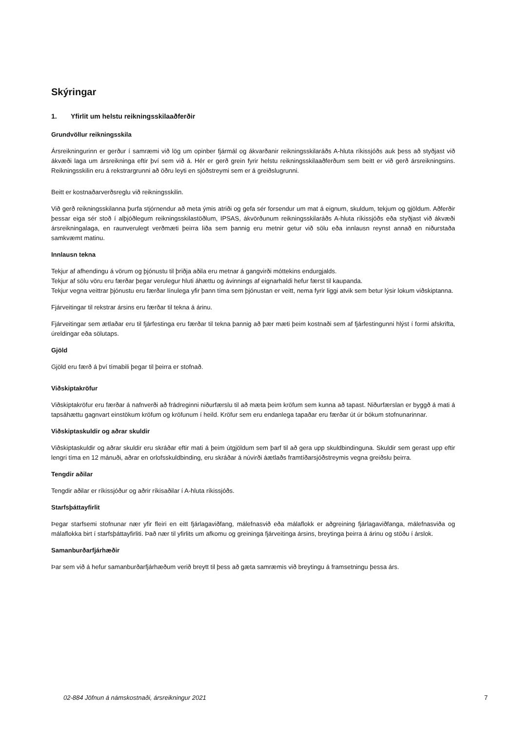Skýringar
1. Yfirlit um helstu reikningsskilaaðferðir
Grundvöllur reikningsskila
Ársreikningurinn er gerður í samræmi við lög um opinber fjármál og ákvarðanir reikningsskilaráðs A-hluta ríkissjóðs auk þess að styðjast við ákvæði laga um ársreikninga eftir því sem við á. Hér er gerð grein fyrir helstu reikningsskilaaðferðum sem beitt er við gerð ársreikningsins. Reikningsskilin eru á rekstrargrunni að öðru leyti en sjóðstreymi sem er á greiðslugrunni.
Beitt er kostnaðarverðsreglu við reikningsskilin.
Við gerð reikningsskilanna þurfa stjórnendur að meta ýmis atriði og gefa sér forsendur um mat á eignum, skuldum, tekjum og gjöldum. Aðferðir þessar eiga sér stoð í alþjóðlegum reikningsskilastöðlum, IPSAS, ákvörðunum reikningsskilaráðs A-hluta ríkissjóðs eða styðjast við ákvæði ársreikningalaga, en raunverulegt verðmæti þeirra liða sem þannig eru metnir getur við sölu eða innlausn reynst annað en niðurstaða samkvæmt matinu.
Innlausn tekna
Tekjur af afhendingu á vörum og þjónustu til þriðja aðila eru metnar á gangvirði móttekins endurgjalds.
Tekjur af sölu vöru eru færðar þegar verulegur hluti áhættu og ávinnings af eignarhaldi hefur færst til kaupanda.
Tekjur vegna veittrar þjónustu eru færðar línulega yfir þann tíma sem þjónustan er veitt, nema fyrir liggi atvik sem betur lýsir lokum viðskiptanna.
Fjárveitingar til rekstrar ársins eru færðar til tekna á árinu.
Fjárveitingar sem ætlaðar eru til fjárfestinga eru færðar til tekna þannig að þær mæti þeim kostnaði sem af fjárfestingunni hlýst í formi afskrifta, úreldingar eða sölutaps.
Gjöld
Gjöld eru færð á því tímabili þegar til þeirra er stofnað.
Viðskiptakröfur
Viðskiptakröfur eru færðar á nafnverði að frádreginni niðurfærslu til að mæta þeim kröfum sem kunna að tapast. Niðurfærslan er byggð á mati á tapsáhættu gagnvart einstökum kröfum og kröfunum í heild. Kröfur sem eru endanlega tapaðar eru færðar út úr bókum stofnunarinnar.
Viðskiptaskuldir og aðrar skuldir
Viðskiptaskuldir og aðrar skuldir eru skráðar eftir mati á þeim útgjöldum sem þarf til að gera upp skuldbindinguna. Skuldir sem gerast upp eftir lengri tíma en 12 mánuði, aðrar en orlofsskuldbinding, eru skráðar á núvirði áætlaðs framtíðarsjóðstreymis vegna greiðslu þeirra.
Tengdir aðilar
Tengdir aðilar er ríkissjóður og aðrir ríkisaðilar í A-hluta ríkissjóðs.
Starfsþáttayfirlit
Þegar starfsemi stofnunar nær yfir fleiri en eitt fjárlagaviðfang, málefnasvið eða málaflokk er aðgreining fjárlagaviðfanga, málefnasviða og málaflokka birt í starfsþáttayfirliti. Það nær til yfirlits um afkomu og greininga fjárveitinga ársins, breytinga þeirra á árinu og stöðu í árslok.
Samanburðarfjárhæðir
Þar sem við á hefur samanburðarfjárhæðum verið breytt til þess að gæta samræmis við breytingu á framsetningu þessa árs.
02-884 Jöfnun á námskostnaði, ársreikningur 2021 7